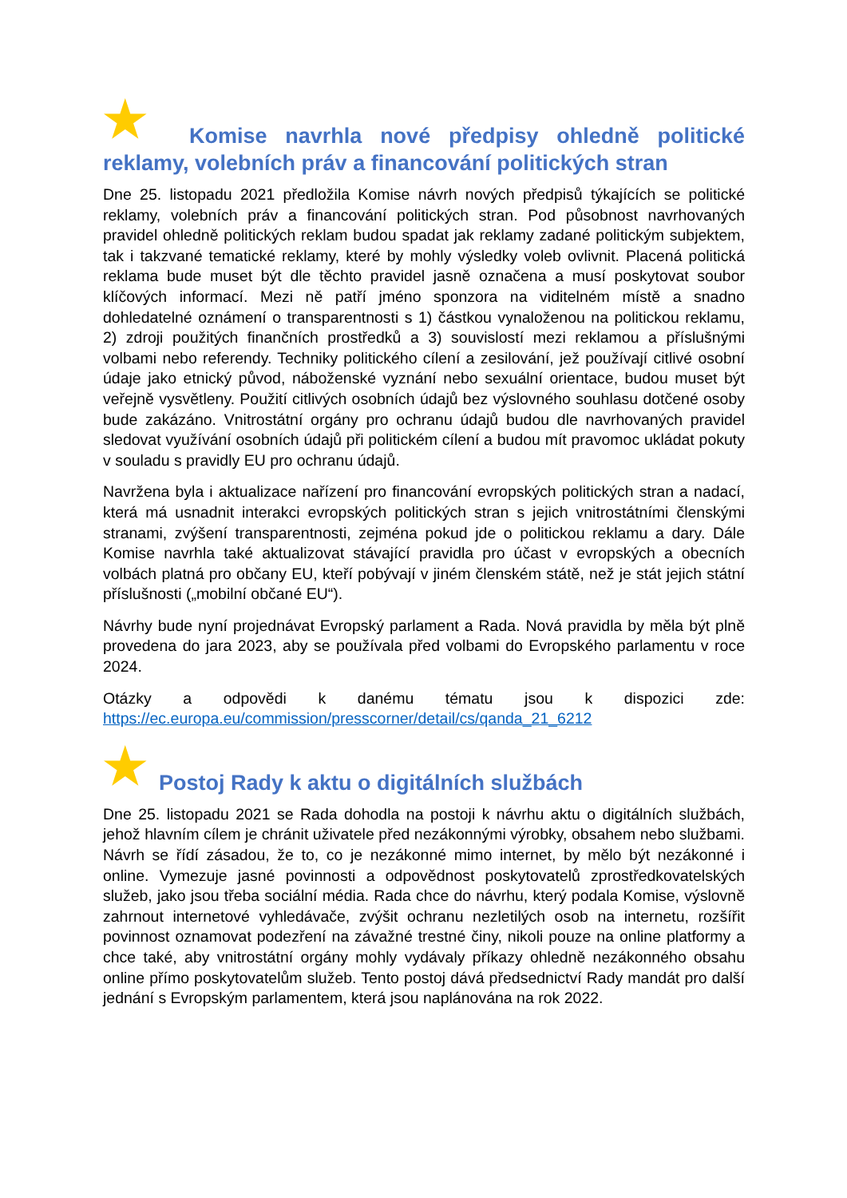★ Komise navrhla nové předpisy ohledně politické reklamy, volebních práv a financování politických stran
Dne 25. listopadu 2021 předložila Komise návrh nových předpisů týkajících se politické reklamy, volebních práv a financování politických stran. Pod působnost navrhovaných pravidel ohledně politických reklam budou spadat jak reklamy zadané politickým subjektem, tak i takzvané tematické reklamy, které by mohly výsledky voleb ovlivnit. Placená politická reklama bude muset být dle těchto pravidel jasně označena a musí poskytovat soubor klíčových informací. Mezi ně patří jméno sponzora na viditelném místě a snadno dohledatelné oznámení o transparentnosti s 1) částkou vynaloženou na politickou reklamu, 2) zdroji použitých finančních prostředků a 3) souvislostí mezi reklamou a příslušnými volbami nebo referendy. Techniky politického cílení a zesilování, jež používají citlivé osobní údaje jako etnický původ, náboženské vyznání nebo sexuální orientace, budou muset být veřejně vysvětleny. Použití citlivých osobních údajů bez výslovného souhlasu dotčené osoby bude zakázáno. Vnitrostátní orgány pro ochranu údajů budou dle navrhovaných pravidel sledovat využívání osobních údajů při politickém cílení a budou mít pravomoc ukládat pokuty v souladu s pravidly EU pro ochranu údajů.
Navržena byla i aktualizace nařízení pro financování evropských politických stran a nadací, která má usnadnit interakci evropských politických stran s jejich vnitrostátními členskými stranami, zvýšení transparentnosti, zejména pokud jde o politickou reklamu a dary. Dále Komise navrhla také aktualizovat stávající pravidla pro účast v evropských a obecních volbách platná pro občany EU, kteří pobývají v jiném členském státě, než je stát jejich státní příslušnosti („mobilní občané EU“).
Návrhy bude nyní projednávat Evropský parlament a Rada. Nová pravidla by měla být plně provedena do jara 2023, aby se používala před volbami do Evropského parlamentu v roce 2024.
Otázky a odpovědi k danému tématu jsou k dispozici zde: https://ec.europa.eu/commission/presscorner/detail/cs/qanda_21_6212
★ Postoj Rady k aktu o digitálních službách
Dne 25. listopadu 2021 se Rada dohodla na postoji k návrhu aktu o digitálních službách, jehož hlavním cílem je chránit uživatele před nezákonnými výrobky, obsahem nebo službami. Návrh se řídí zásadou, že to, co je nezákonné mimo internet, by mělo být nezákonné i online. Vymezuje jasné povinnosti a odpovědnost poskytovatelů zprostředkovatelských služeb, jako jsou třeba sociální média. Rada chce do návrhu, který podala Komise, výslovně zahrnout internetové vyhledávače, zvýšit ochranu nezletilých osob na internetu, rozšířit povinnost oznamovat podezření na závažné trestné činy, nikoli pouze na online platformy a chce také, aby vnitrostátní orgány mohly vydávaly příkazy ohledně nezákonného obsahu online přímo poskytovatelům služeb. Tento postoj dává předsednictví Rady mandát pro další jednání s Evropským parlamentem, která jsou naplánována na rok 2022.